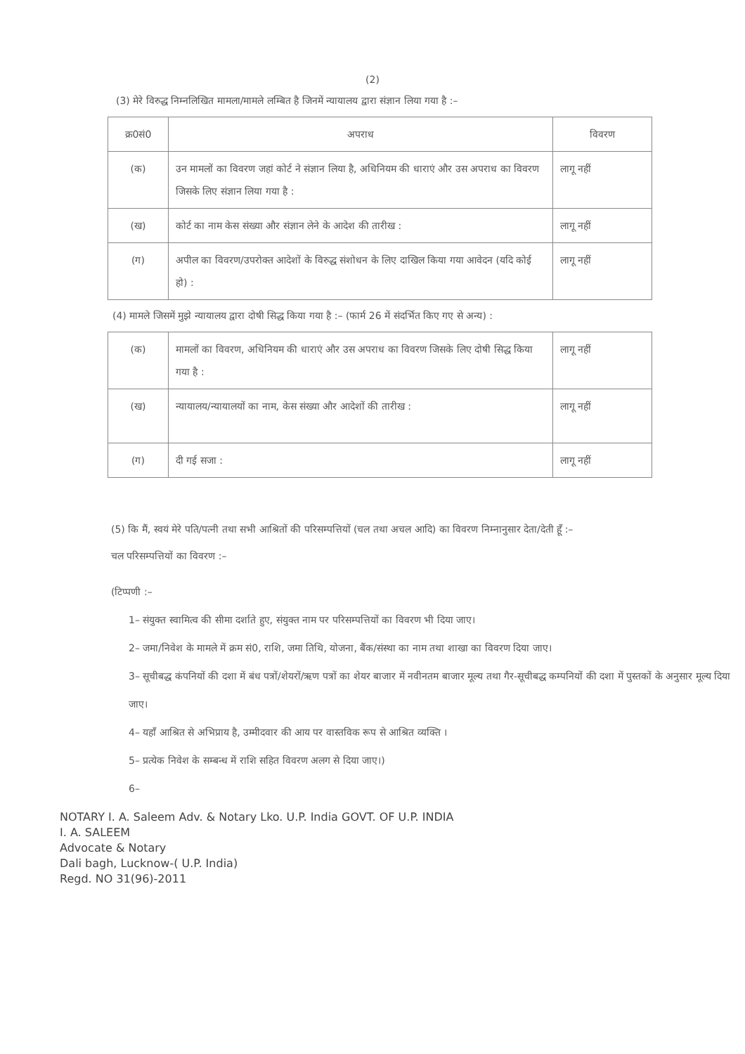(2)
(3) मेरे विरुद्ध निम्नलिखित मामला/मामले लम्बित है जिनमें न्यायालय द्वारा संज्ञान लिया गया है :–
| क्र0सं0 | अपराध | विवरण |
| --- | --- | --- |
| (क) | उन मामलों का विवरण जहां कोर्ट ने संज्ञान लिया है, अधिनियम की धाराएं और उस अपराध का विवरण जिसके लिए संज्ञान लिया गया है : | लागू नहीं |
| (ख) | कोर्ट का नाम केस संख्या और संज्ञान लेने के आदेश की तारीख : | लागू नहीं |
| (ग) | अपील का विवरण/उपरोक्त आदेशों के विरुद्ध संशोधन के लिए दाखिल किया गया आवेदन (यदि कोई हो) : | लागू नहीं |
(4) मामले जिसमें मुझे न्यायालय द्वारा दोषी सिद्ध किया गया है :– (फार्म 26 में संदर्भित किए गए से अन्य) :
| (क) | मामलों का विवरण, अधिनियम की धाराएं और उस अपराध का विवरण जिसके लिए दोषी सिद्ध किया गया है : | लागू नहीं |
| (ख) | न्यायालय/न्यायालयों का नाम, केस संख्या और आदेशों की तारीख : | लागू नहीं |
| (ग) | दी गई सजा : | लागू नहीं |
(5) कि मैं, स्वयं मेरे पति/पत्नी तथा सभी आश्रितों की परिसम्पत्तियों (चल तथा अचल आदि) का विवरण निम्नानुसार देता/देती हूँ :–
चल परिसम्पत्तियों का विवरण :–
(टिप्पणी :–
1– संयुक्त स्वामित्व की सीमा दर्शाते हुए, संयुक्त नाम पर परिसम्पत्तियों का विवरण भी दिया जाए।
2– जमा/निवेश के मामले में क्रम सं0, राशि, जमा तिथि, योजना, बैंक/संस्था का नाम तथा शाखा का विवरण दिया जाए।
3– सूचीबद्ध कंपनियों की दशा में बंध पत्रों/शेयरों/ऋण पत्रों का शेयर बाजार में नवीनतम बाजार मूल्य तथा गैर-सूचीबद्ध कम्पनियों की दशा में पुस्तकों के अनुसार मूल्य दिया जाए।
4– यहाँ आश्रित से अभिप्राय है, उम्मीदवार की आय पर वास्तविक रूप से आश्रित व्यक्ति ।
5– प्रत्येक निवेश के सम्बन्ध में राशि सहित विवरण अलग से दिया जाए।)
6–
NOTARY I. A. Saleem Adv. & Notary Lko. U.P. India GOVT. OF U.P. INDIA
I. A. SALEEM
Advocate & Notary
Dali bagh, Lucknow-( U.P. India)
Regd. NO 31(96)-2011